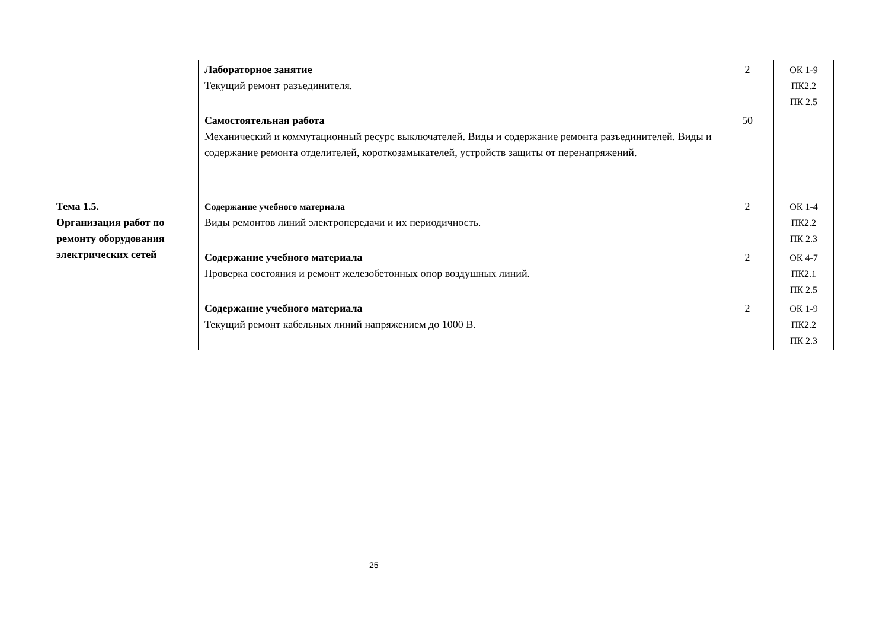| | Лабораторное занятие Текущий ремонт разъединителя. | 2 | ОК 1-9 ПК2.2 ПК 2.5 |
| | Самостоятельная работа Механический и коммутационный ресурс выключателей. Виды и содержание ремонта разъединителей. Виды и содержание ремонта отделителей, короткозамыкателей, устройств защиты от перенапряжений. | 50 | |
| Тема 1.5. Организация работ по ремонту оборудования электрических сетей | Содержание учебного материала Виды ремонтов линий электропередачи и их периодичность. | 2 | ОК 1-4 ПК2.2 ПК 2.3 |
| | Содержание учебного материала Проверка состояния и ремонт железобетонных опор воздушных линий. | 2 | ОК 4-7 ПК2.1 ПК 2.5 |
| | Содержание учебного материала Текущий ремонт кабельных линий напряжением до 1000 В. | 2 | ОК 1-9 ПК2.2 ПК 2.3 |
25